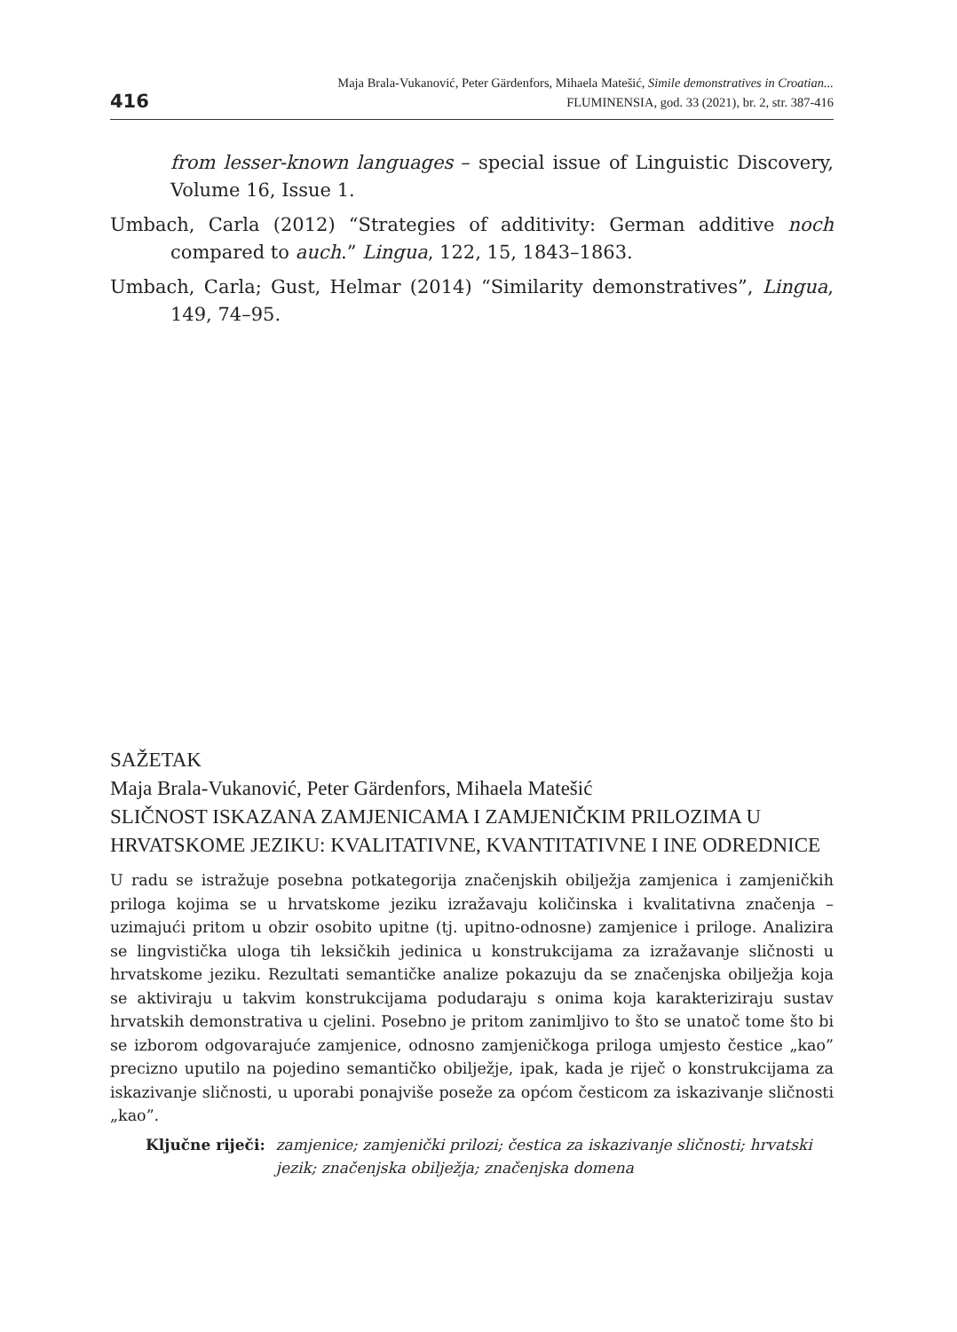416
Maja Brala-Vukanović, Peter Gärdenfors, Mihaela Matešić, Simile demonstratives in Croatian...
FLUMINENSIA, god. 33 (2021), br. 2, str. 387-416
from lesser-known languages – special issue of Linguistic Discovery, Volume 16, Issue 1.
Umbach, Carla (2012) “Strategies of additivity: German additive noch compared to auch.” Lingua, 122, 15, 1843–1863.
Umbach, Carla; Gust, Helmar (2014) “Similarity demonstratives”, Lingua, 149, 74–95.
SAŽETAK
Maja Brala-Vukanović, Peter Gärdenfors, Mihaela Matešić
SLIČNOST ISKAZANA ZAMJENICAMA I ZAMJENIČKIM PRILOZIMA U HRVATSKOME JEZIKU: KVALITATIVNE, KVANTITATIVNE I INE ODREDNICE
U radu se istražuje posebna potkategorija značenjskih obilježja zamjenica i zamjeničkih priloga kojima se u hrvatskome jeziku izražavaju količinska i kvalitativna značenja – uzimajući pritom u obzir osobito upitne (tj. upitno-odnosne) zamjenice i priloge. Analizira se lingvistička uloga tih leksičkih jedinica u konstrukcijama za izražavanje sličnosti u hrvatskome jeziku. Rezultati semantičke analize pokazuju da se značenjska obilježja koja se aktiviraju u takvim konstrukcijama podudaraju s onima koja karakteriziraju sustav hrvatskih demonstrativa u cjelini. Posebno je pritom zanimljivo to što se unatoč tome što bi se izborom odgovarajuće zamjenice, odnosno zamjeničkoga priloga umjesto čestice „kao” precizno uputilo na pojedino semantičko obilježje, ipak, kada je riječ o konstrukcijama za iskazivanje sličnosti, u uporabi ponajviše poseže za općom česticom za iskazivanje sličnosti „kao”.
Ključne riječi: zamjenice; zamjenički prilozi; čestica za iskazivanje sličnosti; hrvatski jezik; značenjska obilježja; značenjska domena